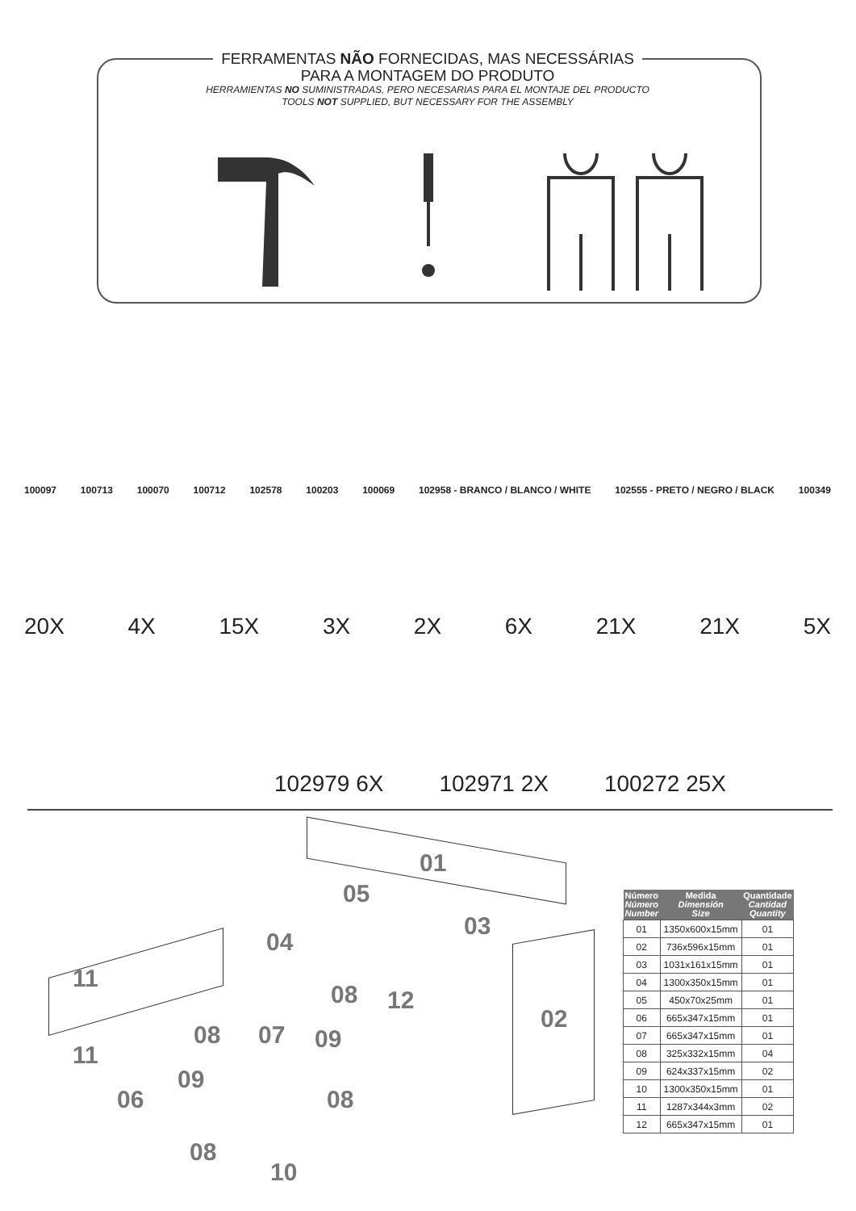FERRAMENTAS NÃO FORNECIDAS, MAS NECESSÁRIAS
PARA A MONTAGEM DO PRODUTO
HERRAMIENTAS NO SUMINISTRADAS, PERO NECESARIAS PARA EL MONTAJE DEL PRODUCTO
TOOLS NOT SUPPLIED, BUT NECESSARY FOR THE ASSEMBLY
100097 100713 100070 100712 102578 100203 100069 102958 - BRANCO / BLANCO / WHITE 102555 - PRETO / NEGRO / BLACK 100349
20X 4X 15X 3X 2X 6X 21X 21X 5X
102979 6X 102971 2X 100272 25X
01
05
03
04
11
02
08 12
08 07 09
11
09
06 08
08
10
| Número Número Number | Medida Dimensión Size | Quantidade Cantidad Quantity |
| --- | --- | --- |
| 01 | 1350x600x15mm | 01 |
| 02 | 736x596x15mm | 01 |
| 03 | 1031x161x15mm | 01 |
| 04 | 1300x350x15mm | 01 |
| 05 | 450x70x25mm | 01 |
| 06 | 665x347x15mm | 01 |
| 07 | 665x347x15mm | 01 |
| 08 | 325x332x15mm | 04 |
| 09 | 624x337x15mm | 02 |
| 10 | 1300x350x15mm | 01 |
| 11 | 1287x344x3mm | 02 |
| 12 | 665x347x15mm | 01 |